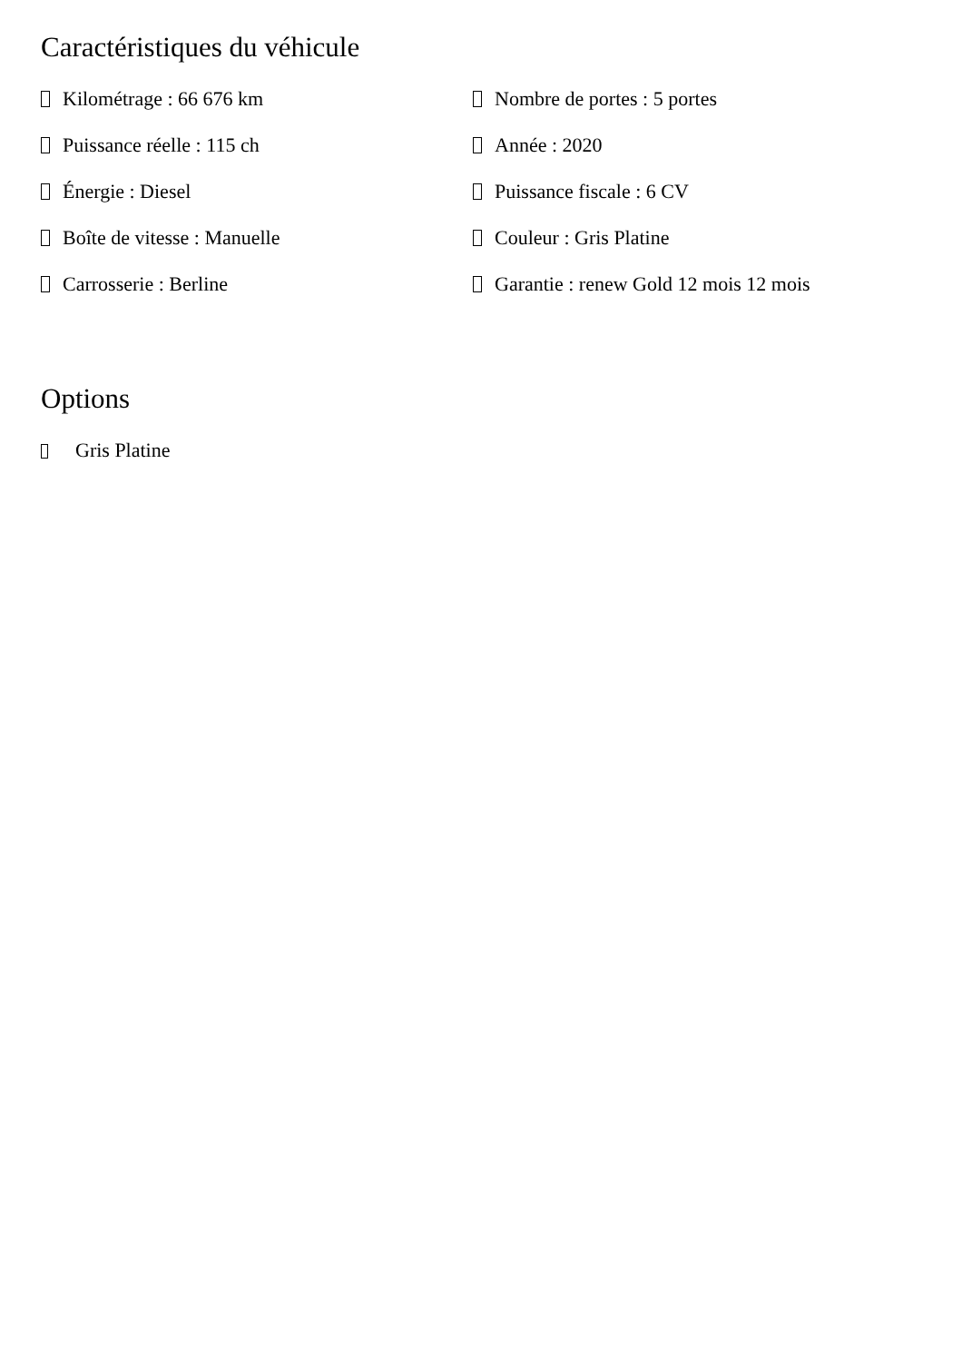Caractéristiques du véhicule
Kilométrage : 66 676 km
Puissance réelle : 115 ch
Énergie : Diesel
Boîte de vitesse : Manuelle
Carrosserie : Berline
Nombre de portes : 5 portes
Année : 2020
Puissance fiscale : 6 CV
Couleur : Gris Platine
Garantie : renew Gold 12 mois 12 mois
Options
Gris Platine